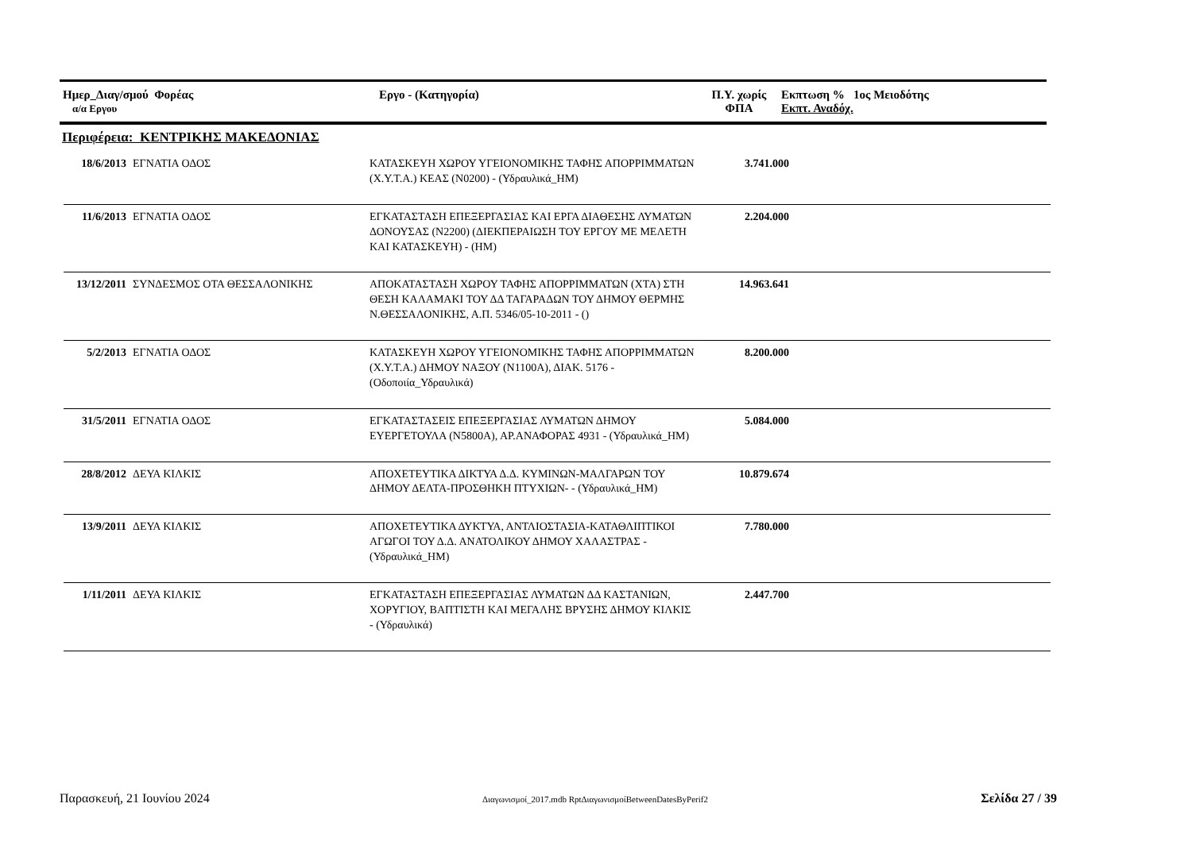| Ημερ_Διαγ/σμού Φορέας α/α Εργου | Εργο - (Κατηγορία) | Π.Υ. χωρίς ΦΠΑ | Εκπτωση % 1ος Μειοδότης Εκπτ. Αναδόχ. |
| --- | --- | --- | --- |
Περιφέρεια: ΚΕΝΤΡΙΚΗΣ ΜΑΚΕΔΟΝΙΑΣ
| 18/6/2013 | ΕΓΝΑΤΙΑ ΟΔΟΣ | ΚΑΤΑΣΚΕΥΗ ΧΩΡΟΥ ΥΓΕΙΟΝΟΜΙΚΗΣ ΤΑΦΗΣ ΑΠΟΡΡΙΜΜΑΤΩΝ (Χ.Υ.Τ.Α.) ΚΕΑΣ (Ν0200) - (Υδραυλικά_ΗΜ) | 3.741.000 | |
| 11/6/2013 | ΕΓΝΑΤΙΑ ΟΔΟΣ | ΕΓΚΑΤΑΣΤΑΣΗ ΕΠΕΞΕΡΓΑΣΙΑΣ ΚΑΙ ΕΡΓΑ ΔΙΑΘΕΣΗΣ ΛΥΜΑΤΩΝ ΔΟΝΟΥΣΑΣ (Ν2200) (ΔΙΕΚΠΕΡΑΙΩΣΗ ΤΟΥ ΕΡΓΟΥ ΜΕ ΜΕΛΕΤΗ ΚΑΙ ΚΑΤΑΣΚΕΥΗ) - (ΗΜ) | 2.204.000 | |
| 13/12/2011 | ΣΥΝΔΕΣΜΟΣ ΟΤΑ ΘΕΣΣΑΛΟΝΙΚΗΣ | ΑΠΟΚΑΤΑΣΤΑΣΗ ΧΩΡΟΥ ΤΑΦΗΣ ΑΠΟΡΡΙΜΜΑΤΩΝ (ΧΤΑ) ΣΤΗ ΘΕΣΗ ΚΑΛΑΜΑΚΙ ΤΟΥ ΔΔ ΤΑΓΑΡΑΔΩΝ ΤΟΥ ΔΗΜΟΥ ΘΕΡΜΗΣ Ν.ΘΕΣΣΑΛΟΝΙΚΗΣ, Α.Π. 5346/05-10-2011 - () | 14.963.641 | |
| 5/2/2013 | ΕΓΝΑΤΙΑ ΟΔΟΣ | ΚΑΤΑΣΚΕΥΗ ΧΩΡΟΥ ΥΓΕΙΟΝΟΜΙΚΗΣ ΤΑΦΗΣ ΑΠΟΡΡΙΜΜΑΤΩΝ (Χ.Υ.Τ.Α.) ΔΗΜΟΥ ΝΑΞΟΥ (Ν1100Α), ΔΙΑΚ. 5176 - (Οδοποιία_Υδραυλικά) | 8.200.000 | |
| 31/5/2011 | ΕΓΝΑΤΙΑ ΟΔΟΣ | ΕΓΚΑΤΑΣΤΑΣΕΙΣ ΕΠΕΞΕΡΓΑΣΙΑΣ ΛΥΜΑΤΩΝ ΔΗΜΟΥ ΕΥΕΡΓΕΤΟΥΛΑ (Ν5800Α), ΑΡ.ΑΝΑΦΟΡΑΣ 4931 - (Υδραυλικά_ΗΜ) | 5.084.000 | |
| 28/8/2012 | ΔΕΥΑ ΚΙΛΚΙΣ | ΑΠΟΧΕΤΕΥΤΙΚΑ ΔΙΚΤΥΑ Δ.Δ. ΚΥΜΙΝΩΝ-ΜΑΛΓΑΡΩΝ ΤΟΥ ΔΗΜΟΥ ΔΕΛΤΑ-ΠΡΟΣΘΗΚΗ ΠΤΥΧΙΩΝ- - (Υδραυλικά_ΗΜ) | 10.879.674 | |
| 13/9/2011 | ΔΕΥΑ ΚΙΛΚΙΣ | ΑΠΟΧΕΤΕΥΤΙΚΑ ΔΥΚΤΥΑ, ΑΝΤΛΙΟΣΤΑΣΙΑ-ΚΑΤΑΘΛΙΠΤΙΚΟΙ ΑΓΩΓΟΙ ΤΟΥ Δ.Δ. ΑΝΑΤΟΛΙΚΟΥ ΔΗΜΟΥ ΧΑΛΑΣΤΡΑΣ - (Υδραυλικά_ΗΜ) | 7.780.000 | |
| 1/11/2011 | ΔΕΥΑ ΚΙΛΚΙΣ | ΕΓΚΑΤΑΣΤΑΣΗ ΕΠΕΞΕΡΓΑΣΙΑΣ ΛΥΜΑΤΩΝ ΔΔ ΚΑΣΤΑΝΙΩΝ, ΧΟΡΥΓΙΟΥ, ΒΑΠΤΙΣΤΗ ΚΑΙ ΜΕΓΑΛΗΣ ΒΡΥΣΗΣ ΔΗΜΟΥ ΚΙΛΚΙΣ - (Υδραυλικά) | 2.447.700 | |
Παρασκευή, 21 Ιουνίου 2024 Διαγωνισμοί_2017.mdb RptΔιαγωνισμοίBetweenDatesByPerif2 Σελίδα 27 / 39